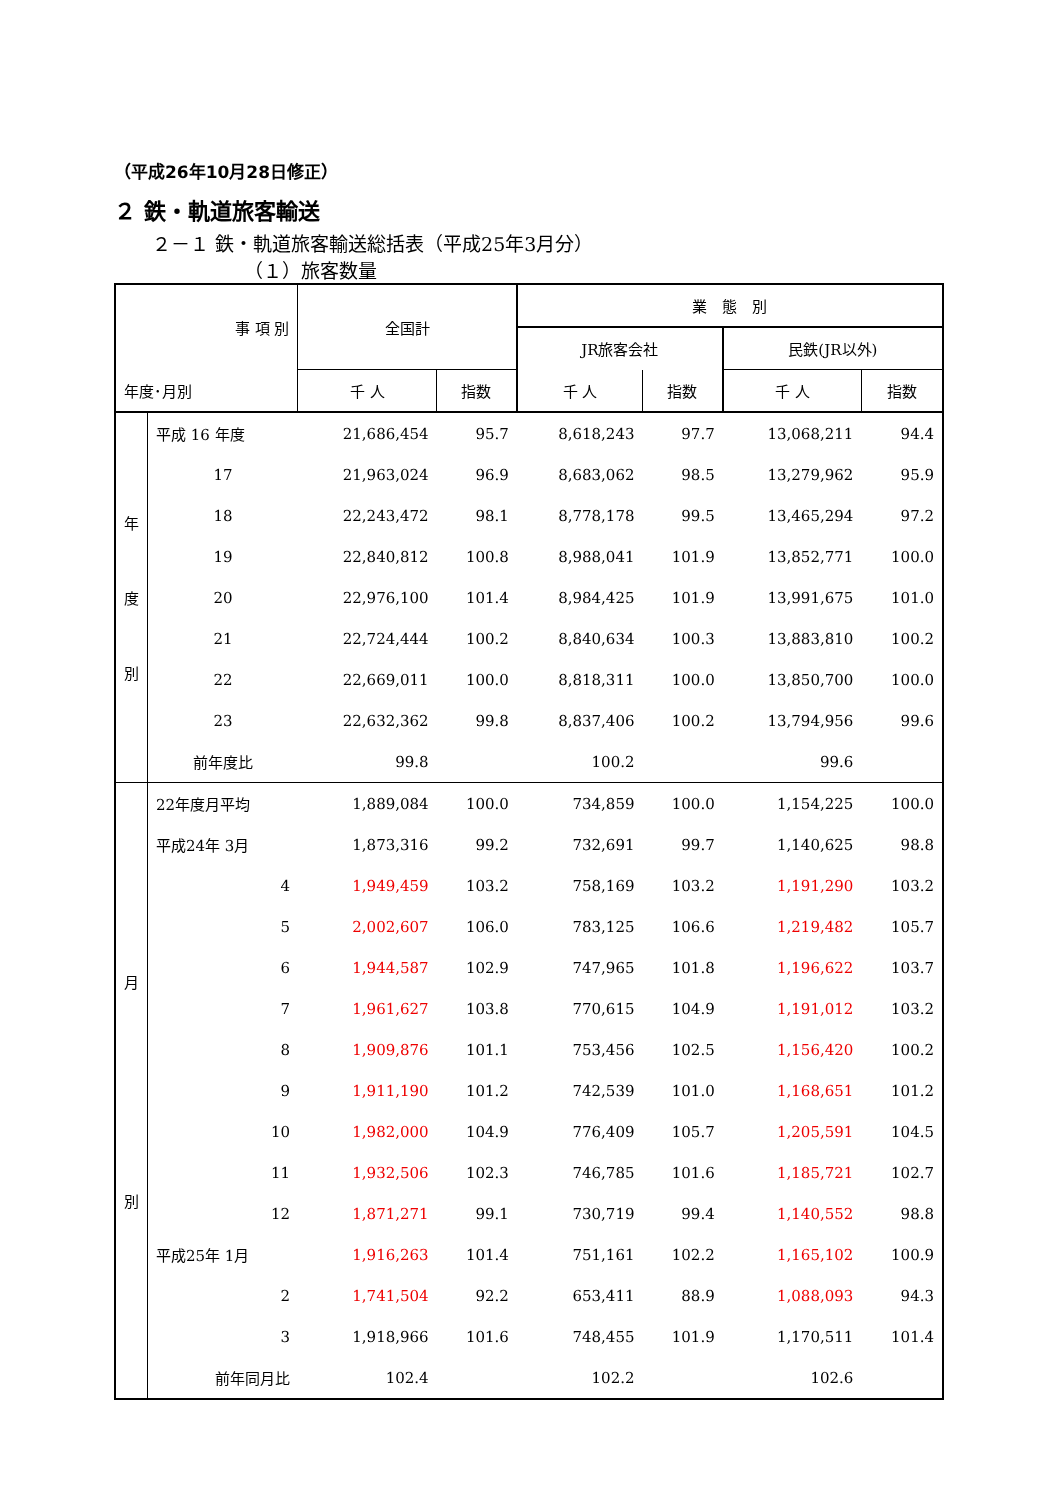（平成26年10月28日修正）
２ 鉄・軌道旅客輸送
２－１ 鉄・軌道旅客輸送総括表（平成25年3月分）
（１）旅客数量
| 事 項 別 | | 全国計 | | 業 態 別 | | | |
| --- | --- | --- | --- | --- | --- | --- | --- |
| | | | | JR旅客会社 | | 民鉄(JR以外) | |
| 年度･月別 | | 千 人 | 指数 | 千 人 | 指数 | 千 人 | 指数 |
| 年 度 別 | 平成 16 年度 | 21,686,454 | 95.7 | 8,618,243 | 97.7 | 13,068,211 | 94.4 |
| | 17 | 21,963,024 | 96.9 | 8,683,062 | 98.5 | 13,279,962 | 95.9 |
| | 18 | 22,243,472 | 98.1 | 8,778,178 | 99.5 | 13,465,294 | 97.2 |
| | 19 | 22,840,812 | 100.8 | 8,988,041 | 101.9 | 13,852,771 | 100.0 |
| | 20 | 22,976,100 | 101.4 | 8,984,425 | 101.9 | 13,991,675 | 101.0 |
| | 21 | 22,724,444 | 100.2 | 8,840,634 | 100.3 | 13,883,810 | 100.2 |
| | 22 | 22,669,011 | 100.0 | 8,818,311 | 100.0 | 13,850,700 | 100.0 |
| | 23 | 22,632,362 | 99.8 | 8,837,406 | 100.2 | 13,794,956 | 99.6 |
| | 前年度比 | 99.8 | | 100.2 | | 99.6 | |
| 月 別 | 22年度月平均 | 1,889,084 | 100.0 | 734,859 | 100.0 | 1,154,225 | 100.0 |
| | 平成24年 3月 | 1,873,316 | 99.2 | 732,691 | 99.7 | 1,140,625 | 98.8 |
| | 4 | 1,949,459 | 103.2 | 758,169 | 103.2 | 1,191,290 | 103.2 |
| | 5 | 2,002,607 | 106.0 | 783,125 | 106.6 | 1,219,482 | 105.7 |
| | 6 | 1,944,587 | 102.9 | 747,965 | 101.8 | 1,196,622 | 103.7 |
| | 7 | 1,961,627 | 103.8 | 770,615 | 104.9 | 1,191,012 | 103.2 |
| | 8 | 1,909,876 | 101.1 | 753,456 | 102.5 | 1,156,420 | 100.2 |
| | 9 | 1,911,190 | 101.2 | 742,539 | 101.0 | 1,168,651 | 101.2 |
| | 10 | 1,982,000 | 104.9 | 776,409 | 105.7 | 1,205,591 | 104.5 |
| | 11 | 1,932,506 | 102.3 | 746,785 | 101.6 | 1,185,721 | 102.7 |
| | 12 | 1,871,271 | 99.1 | 730,719 | 99.4 | 1,140,552 | 98.8 |
| | 平成25年 1月 | 1,916,263 | 101.4 | 751,161 | 102.2 | 1,165,102 | 100.9 |
| | 2 | 1,741,504 | 92.2 | 653,411 | 88.9 | 1,088,093 | 94.3 |
| | 3 | 1,918,966 | 101.6 | 748,455 | 101.9 | 1,170,511 | 101.4 |
| | 前年同月比 | 102.4 | | 102.2 | | 102.6 | |